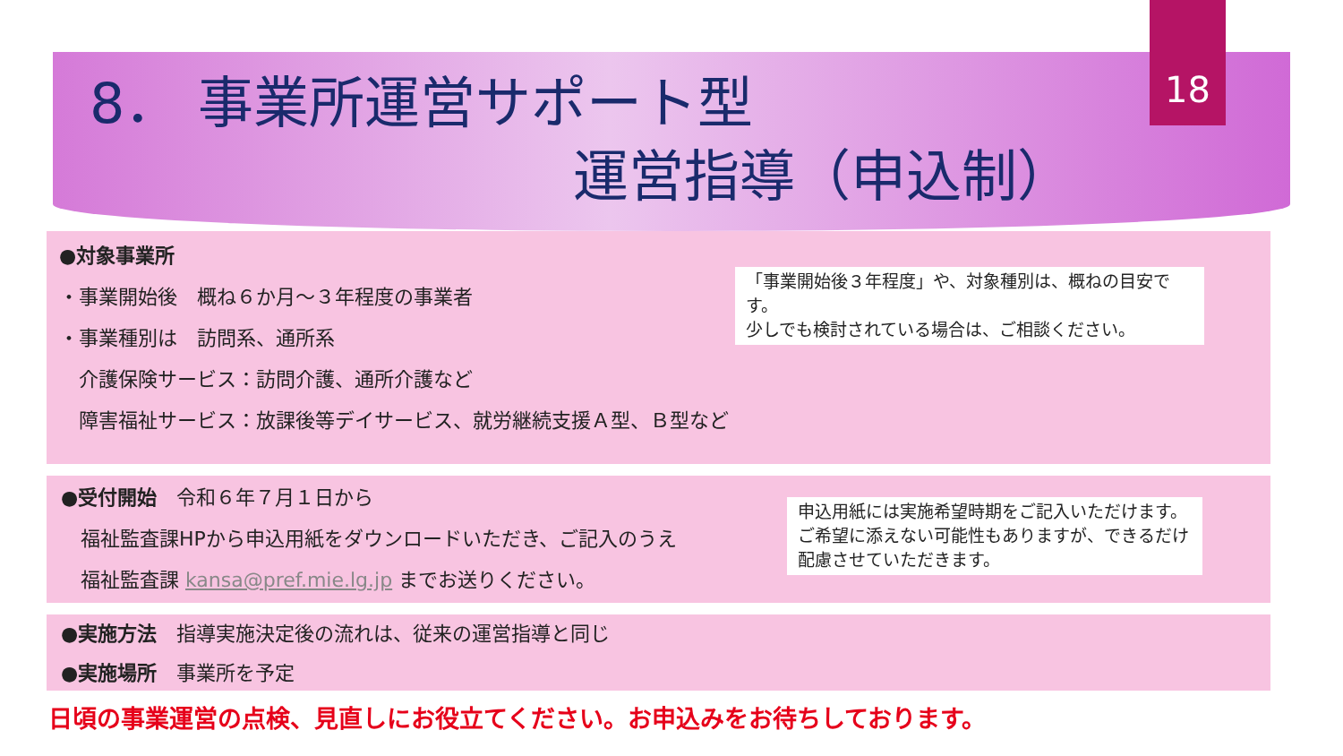18
8． 事業所運営サポート型
運営指導（申込制）
●対象事業所
・事業開始後　概ね６か月～３年程度の事業者
・事業種別は　訪問系、通所系
　介護保険サービス：訪問介護、通所介護など
　障害福祉サービス：放課後等デイサービス、就労継続支援Ａ型、Ｂ型など
「事業開始後３年程度」や、対象種別は、概ねの目安です。
少しでも検討されている場合は、ご相談ください。
●受付開始　令和６年７月１日から
　福祉監査課HPから申込用紙をダウンロードいただき、ご記入のうえ
　福祉監査課 kansa@pref.mie.lg.jp までお送りください。
申込用紙には実施希望時期をご記入いただけます。ご希望に添えない可能性もありますが、できるだけ配慮させていただきます。
●実施方法　指導実施決定後の流れは、従来の運営指導と同じ
●実施場所　事業所を予定
日頃の事業運営の点検、見直しにお役立てください。お申込みをお待ちしております。